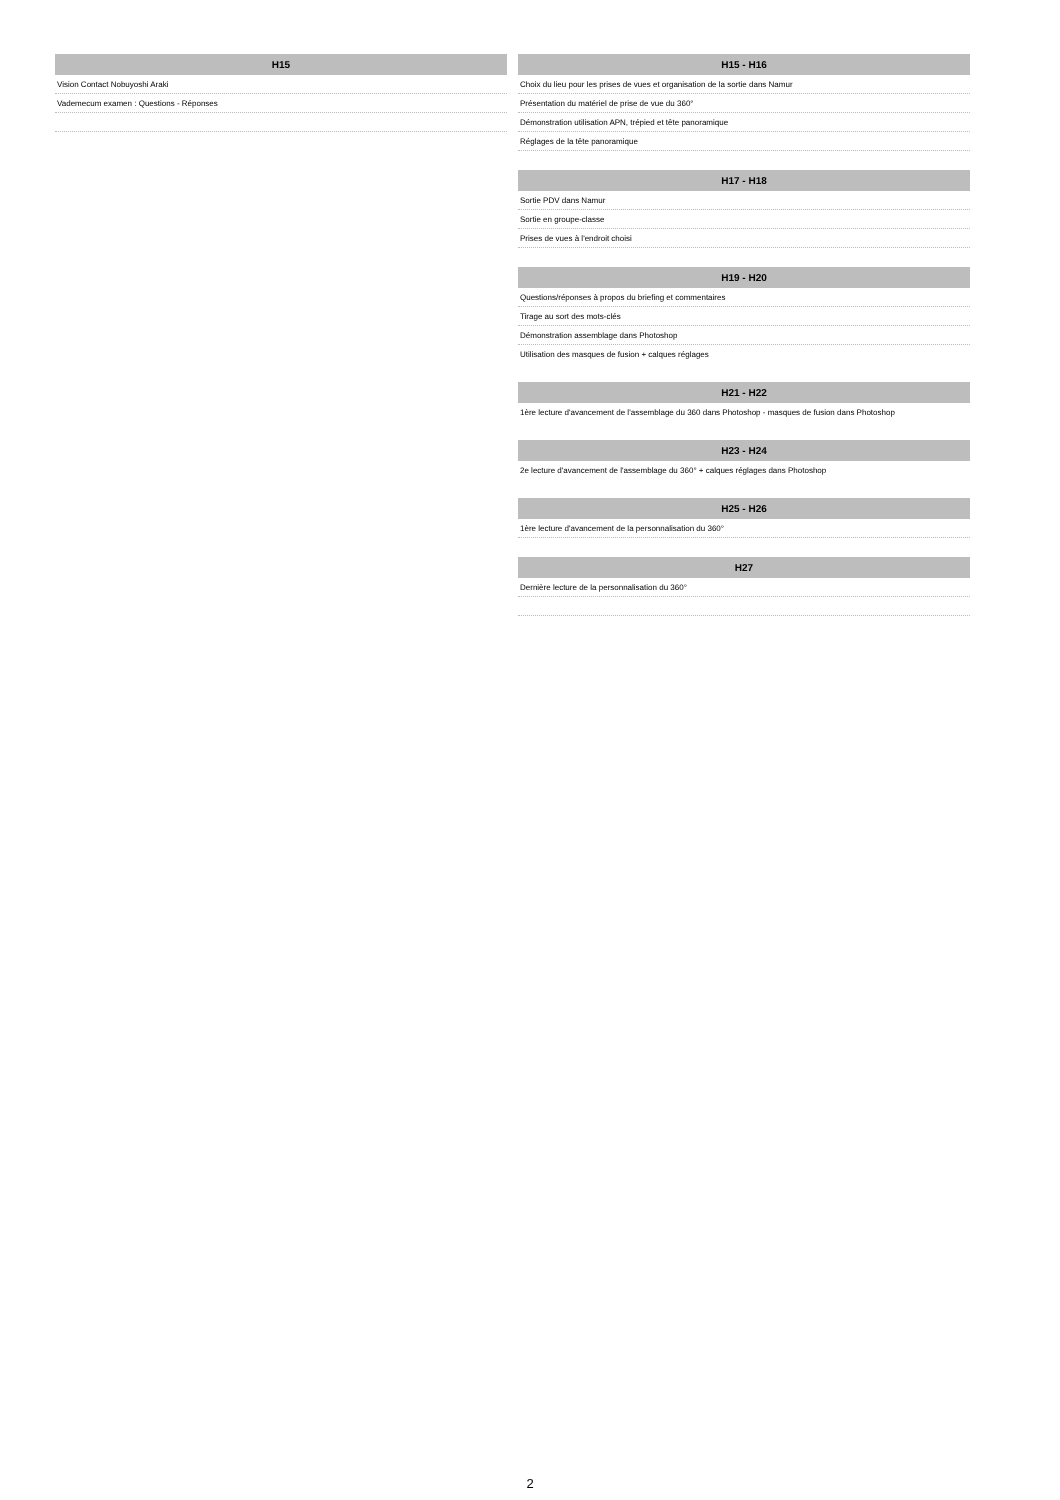| H15 |
| --- |
| Vision Contact Nobuyoshi Araki |
| Vademecum examen : Questions - Réponses |
| H15 - H16 |
| --- |
| Choix du lieu pour les prises de vues et organisation de la sortie dans Namur |
| Présentation du matériel de prise de vue du 360° |
| Démonstration utilisation APN, trépied et tête panoramique |
| Réglages de la tête panoramique |
| H17 - H18 |
| --- |
| Sortie PDV dans Namur |
| Sortie en groupe-classe |
| Prises de vues à l'endroit choisi |
| H19 - H20 |
| --- |
| Questions/réponses à propos du briefing et commentaires |
| Tirage au sort des mots-clés |
| Démonstration assemblage dans Photoshop |
| Utilisation des masques de fusion + calques réglages |
| H21 - H22 |
| --- |
| 1ère lecture d'avancement de l'assemblage du 360 dans Photoshop - masques de fusion dans Photoshop |
| H23 - H24 |
| --- |
| 2e lecture d'avancement de l'assemblage du 360° + calques réglages dans Photoshop |
| H25 - H26 |
| --- |
| 1ère lecture d'avancement de la personnalisation du 360° |
| H27 |
| --- |
| Dernière lecture de la personnalisation du 360° |
2